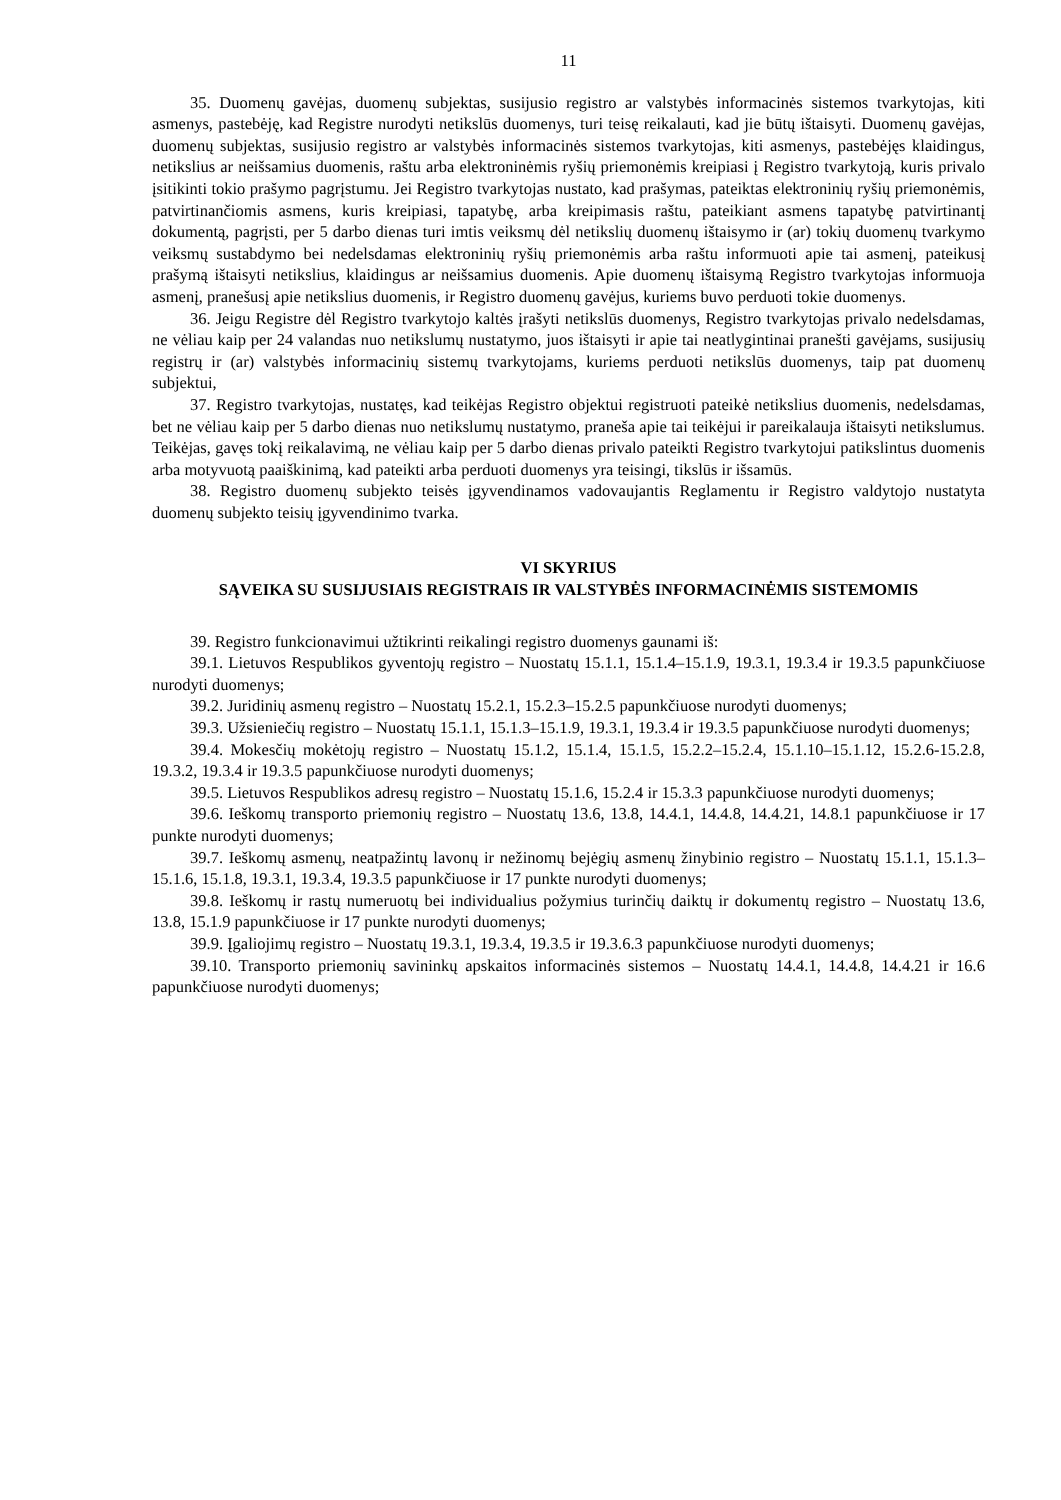11
35. Duomenų gavėjas, duomenų subjektas, susijusio registro ar valstybės informacinės sistemos tvarkytojas, kiti asmenys, pastebėję, kad Registre nurodyti netikslūs duomenys, turi teisę reikalauti, kad jie būtų ištaisyti. Duomenų gavėjas, duomenų subjektas, susijusio registro ar valstybės informacinės sistemos tvarkytojas, kiti asmenys, pastebėjęs klaidingus, netikslius ar neišsamius duomenis, raštu arba elektroninėmis ryšių priemonėmis kreipiasi į Registro tvarkytoją, kuris privalo įsitikinti tokio prašymo pagrįstumu. Jei Registro tvarkytojas nustato, kad prašymas, pateiktas elektroninių ryšių priemonėmis, patvirtinančiomis asmens, kuris kreipiasi, tapatybę, arba kreipimasis raštu, pateikiant asmens tapatybę patvirtinantį dokumentą, pagrįsti, per 5 darbo dienas turi imtis veiksmų dėl netikslių duomenų ištaisymo ir (ar) tokių duomenų tvarkymo veiksmų sustabdymo bei nedelsdamas elektroninių ryšių priemonėmis arba raštu informuoti apie tai asmenį, pateikusį prašymą ištaisyti netikslius, klaidingus ar neišsamius duomenis. Apie duomenų ištaisymą Registro tvarkytojas informuoja asmenį, pranešusį apie netikslius duomenis, ir Registro duomenų gavėjus, kuriems buvo perduoti tokie duomenys.
36. Jeigu Registre dėl Registro tvarkytojo kaltės įrašyti netikslūs duomenys, Registro tvarkytojas privalo nedelsdamas, ne vėliau kaip per 24 valandas nuo netikslumų nustatymo, juos ištaisyti ir apie tai neatlygintinai pranešti gavėjams, susijusių registrų ir (ar) valstybės informacinių sistemų tvarkytojams, kuriems perduoti netikslūs duomenys, taip pat duomenų subjektui,
37. Registro tvarkytojas, nustatęs, kad teikėjas Registro objektui registruoti pateikė netikslius duomenis, nedelsdamas, bet ne vėliau kaip per 5 darbo dienas nuo netikslumų nustatymo, praneša apie tai teikėjui ir pareikalauja ištaisyti netikslumus. Teikėjas, gavęs tokį reikalavimą, ne vėliau kaip per 5 darbo dienas privalo pateikti Registro tvarkytojui patikslintus duomenis arba motyvuotą paaiškinimą, kad pateikti arba perduoti duomenys yra teisingi, tikslūs ir išsamūs.
38. Registro duomenų subjekto teisės įgyvendinamos vadovaujantis Reglamentu ir Registro valdytojo nustatyta duomenų subjekto teisių įgyvendinimo tvarka.
VI SKYRIUS
SĄVEIKA SU SUSIJUSIAIS REGISTRAIS IR VALSTYBĖS INFORMACINĖMIS SISTEMOMIS
39. Registro funkcionavimui užtikrinti reikalingi registro duomenys gaunami iš:
39.1. Lietuvos Respublikos gyventojų registro – Nuostatų 15.1.1, 15.1.4–15.1.9, 19.3.1, 19.3.4 ir 19.3.5 papunkčiuose nurodyti duomenys;
39.2. Juridinių asmenų registro – Nuostatų 15.2.1, 15.2.3–15.2.5 papunkčiuose nurodyti duomenys;
39.3. Užsieniečių registro – Nuostatų 15.1.1, 15.1.3–15.1.9, 19.3.1, 19.3.4 ir 19.3.5 papunkčiuose nurodyti duomenys;
39.4. Mokesčių mokėtojų registro – Nuostatų 15.1.2, 15.1.4, 15.1.5, 15.2.2–15.2.4, 15.1.10–15.1.12, 15.2.6-15.2.8, 19.3.2, 19.3.4 ir 19.3.5 papunkčiuose nurodyti duomenys;
39.5. Lietuvos Respublikos adresų registro – Nuostatų 15.1.6, 15.2.4 ir 15.3.3 papunkčiuose nurodyti duomenys;
39.6. Ieškomų transporto priemonių registro – Nuostatų 13.6, 13.8, 14.4.1, 14.4.8, 14.4.21, 14.8.1 papunkčiuose ir 17 punkte nurodyti duomenys;
39.7. Ieškomų asmenų, neatpažintų lavonų ir nežinomų bejėgių asmenų žinybinio registro – Nuostatų 15.1.1, 15.1.3–15.1.6, 15.1.8, 19.3.1, 19.3.4, 19.3.5 papunkčiuose ir 17 punkte nurodyti duomenys;
39.8. Ieškomų ir rastų numeruotų bei individualius požymius turinčių daiktų ir dokumentų registro – Nuostatų 13.6, 13.8, 15.1.9 papunkčiuose ir 17 punkte nurodyti duomenys;
39.9. Įgaliojimų registro – Nuostatų 19.3.1, 19.3.4, 19.3.5 ir 19.3.6.3 papunkčiuose nurodyti duomenys;
39.10. Transporto priemonių savininkų apskaitos informacinės sistemos – Nuostatų 14.4.1, 14.4.8, 14.4.21 ir 16.6 papunkčiuose nurodyti duomenys;